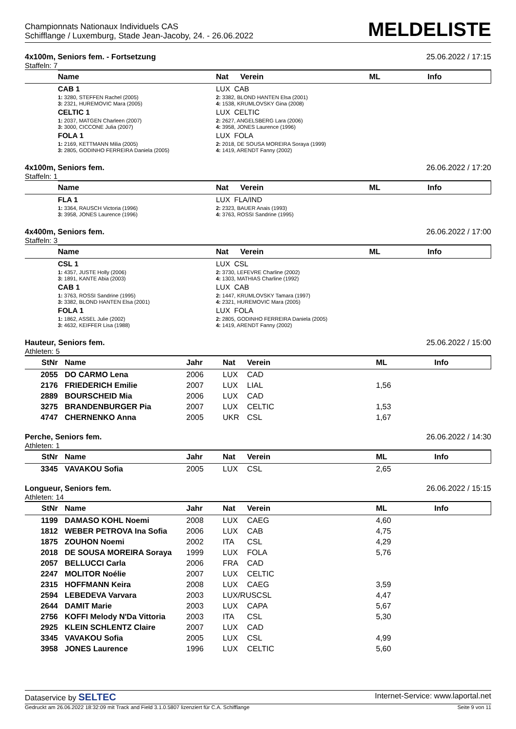Championnats Nationaux Individuels CAS
Schifflange / Luxemburg, Stade Jean-Jacoby, 24. - 26.06.2022
MELDELISTE
4x100m, Seniors fem. - Fortsetzung 25.06.2022 / 17:15
Staffeln: 7
| | Name | Nat | Verein | ML | Info |
| --- | --- | --- | --- | --- | --- |
| | CAB 1 | LUX CAB | | | |
| | 1: 3280, STEFFEN Rachel (2005) 3: 2321, HUREMOVIC Mara (2005) | 2: 3382, BLOND HANTEN Elsa (2001) 4: 1538, KRUMLOVSKY Gina (2008) | | | |
| | CELTIC 1 | LUX CELTIC | | | |
| | 1: 2037, MATGEN Charleen (2007) 3: 3000, CICCONE Julia (2007) | 2: 2627, ANGELSBERG Lara (2006) 4: 3958, JONES Laurence (1996) | | | |
| | FOLA 1 | LUX FOLA | | | |
| | 1: 2169, KETTMANN Milia (2005) 3: 2805, GODINHO FERREIRA Daniela (2005) | 2: 2018, DE SOUSA MOREIRA Soraya (1999) 4: 1419, ARENDT Fanny (2002) | | | |
4x100m, Seniors fem. 26.06.2022 / 17:20
Staffeln: 1
| | Name | Nat | Verein | ML | Info |
| --- | --- | --- | --- | --- | --- |
| | FLA 1 | LUX FLA/IND | | | |
| | 1: 3364, RAUSCH Victoria (1996) 3: 3958, JONES Laurence (1996) | 2: 2323, BAUER Anais (1993) 4: 3763, ROSSI Sandrine (1995) | | | |
4x400m, Seniors fem. 26.06.2022 / 17:00
Staffeln: 3
| | Name | Nat | Verein | ML | Info |
| --- | --- | --- | --- | --- | --- |
| | CSL 1 | LUX CSL | | | |
| | 1: 4357, JUSTE Holly (2006) 3: 1891, KANTE Abia (2003) | 2: 3730, LEFEVRE Charline (2002) 4: 1303, MATHIAS Charline (1992) | | | |
| | CAB 1 | LUX CAB | | | |
| | 1: 3763, ROSSI Sandrine (1995) 3: 3382, BLOND HANTEN Elsa (2001) | 2: 1447, KRUMLOVSKY Tamara (1997) 4: 2321, HUREMOVIC Mara (2005) | | | |
| | FOLA 1 | LUX FOLA | | | |
| | 1: 1862, ASSEL Julie (2002) 3: 4632, KEIFFER Lisa (1988) | 2: 2805, GODINHO FERREIRA Daniela (2005) 4: 1419, ARENDT Fanny (2002) | | | |
Hauteur, Seniors fem. 25.06.2022 / 15:00
Athleten: 5
| StNr | Name | Jahr | Nat | Verein | ML | Info |
| --- | --- | --- | --- | --- | --- | --- |
| 2055 | DO CARMO Lena | 2006 | LUX | CAD | | |
| 2176 | FRIEDERICH Emilie | 2007 | LUX | LIAL | 1,56 | |
| 2889 | BOURSCHEID Mia | 2006 | LUX | CAD | | |
| 3275 | BRANDENBURGER Pia | 2007 | LUX | CELTIC | 1,53 | |
| 4747 | CHERNENKO Anna | 2005 | UKR | CSL | 1,67 | |
Perche, Seniors fem. 26.06.2022 / 14:30
Athleten: 1
| StNr | Name | Jahr | Nat | Verein | ML | Info |
| --- | --- | --- | --- | --- | --- | --- |
| 3345 | VAVAKOU Sofia | 2005 | LUX | CSL | 2,65 | |
Longueur, Seniors fem. 26.06.2022 / 15:15
Athleten: 14
| StNr | Name | Jahr | Nat | Verein | ML | Info |
| --- | --- | --- | --- | --- | --- | --- |
| 1199 | DAMASO KOHL Noemi | 2008 | LUX | CAEG | 4,60 | |
| 1812 | WEBER PETROVA Ina Sofia | 2006 | LUX | CAB | 4,75 | |
| 1875 | ZOUHON Noemi | 2002 | ITA | CSL | 4,29 | |
| 2018 | DE SOUSA MOREIRA Soraya | 1999 | LUX | FOLA | 5,76 | |
| 2057 | BELLUCCI Carla | 2006 | FRA | CAD | | |
| 2247 | MOLITOR Noélie | 2007 | LUX | CELTIC | | |
| 2315 | HOFFMANN Keira | 2008 | LUX | CAEG | 3,59 | |
| 2594 | LEBEDEVA Varvara | 2003 | LUX/RUSCSL | | 4,47 | |
| 2644 | DAMIT Marie | 2003 | LUX | CAPA | 5,67 | |
| 2756 | KOFFI Melody N'Da Vittoria | 2003 | ITA | CSL | 5,30 | |
| 2925 | KLEIN SCHLENTZ Claire | 2007 | LUX | CAD | | |
| 3345 | VAVAKOU Sofia | 2005 | LUX | CSL | 4,99 | |
| 3958 | JONES Laurence | 1996 | LUX | CELTIC | 5,60 | |
Dataservice by SELTEC Internet-Service: www.laportal.net
Gedruckt am 26.06.2022 18:32:09 mit Track and Field 3.1.0.5807 lizenziert für C.A. Schifflange Seite 9 von 11